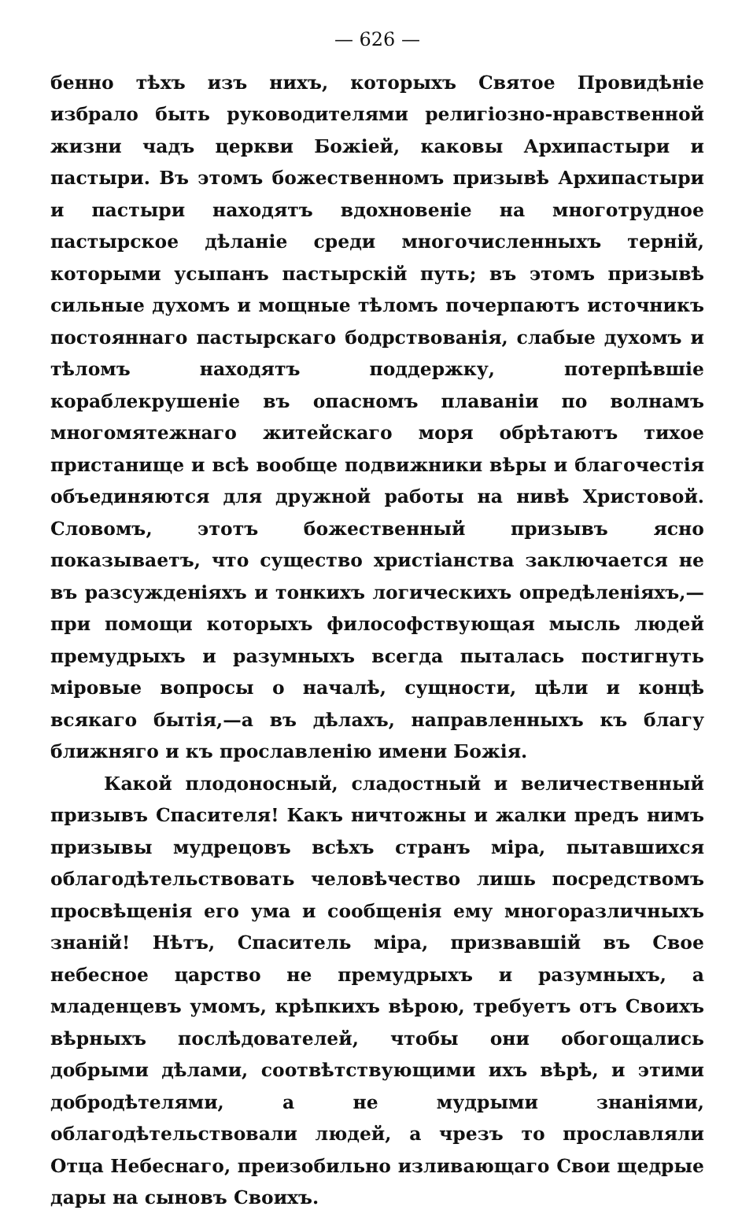— 626 —
бенно тѣхъ изъ нихъ, которыхъ Святое Провидѣніе избрало быть руководителями религіозно-нравственной жизни чадъ церкви Божіей, каковы Архипастыри и пастыри. Въ этомъ божественномъ призывѣ Архипастыри и пастыри находятъ вдохновеніе на многотрудное пастырское дѣланіе среди многочисленныхъ терній, которыми усыпанъ пастырскій путь; въ этомъ призывѣ сильные духомъ и мощные тѣломъ почерпаютъ источникъ постояннаго пастырскаго бодрствованія, слабые духомъ и тѣломъ находятъ поддержку, потерпѣвшіе кораблекрушеніе въ опасномъ плаваніи по волнамъ многомятежнаго житейскаго моря обрѣтаютъ тихое пристанище и всѣ вообще подвижники вѣры и благочестія объединяются для дружной работы на нивѣ Христовой. Словомъ, этотъ божественный призывъ ясно показываетъ, что существо христіанства заключается не въ разсужденіяхъ и тонкихъ логическихъ опредѣленіяхъ,—при помощи которыхъ философствующая мысль людей премудрыхъ и разумныхъ всегда пыталась постигнуть міровые вопросы о началѣ, сущности, цѣли и концѣ всякаго бытія,—а въ дѣлахъ, направленныхъ къ благу ближняго и къ прославленію имени Божія.
Какой плодоносный, сладостный и величественный призывъ Спасителя! Какъ ничтожны и жалки предъ нимъ призывы мудрецовъ всѣхъ странъ міра, пытавшихся облагодѣтельствовать человѣчество лишь посредствомъ просвѣщенія его ума и сообщенія ему многоразличныхъ знаній! Нѣтъ, Спаситель міра, призвавшій въ Свое небесное царство не премудрыхъ и разумныхъ, а младенцевъ умомъ, крѣпкихъ вѣрою, требуетъ отъ Своихъ вѣрныхъ послѣдователей, чтобы они обогощались добрыми дѣлами, соотвѣтствующими ихъ вѣрѣ, и этими добродѣтелями, а не мудрыми знаніями, облагодѣтельствовали людей, а чрезъ то прославляли Отца Небеснаго, преизобильно изливающаго Свои щедрые дары на сыновъ Своихъ.